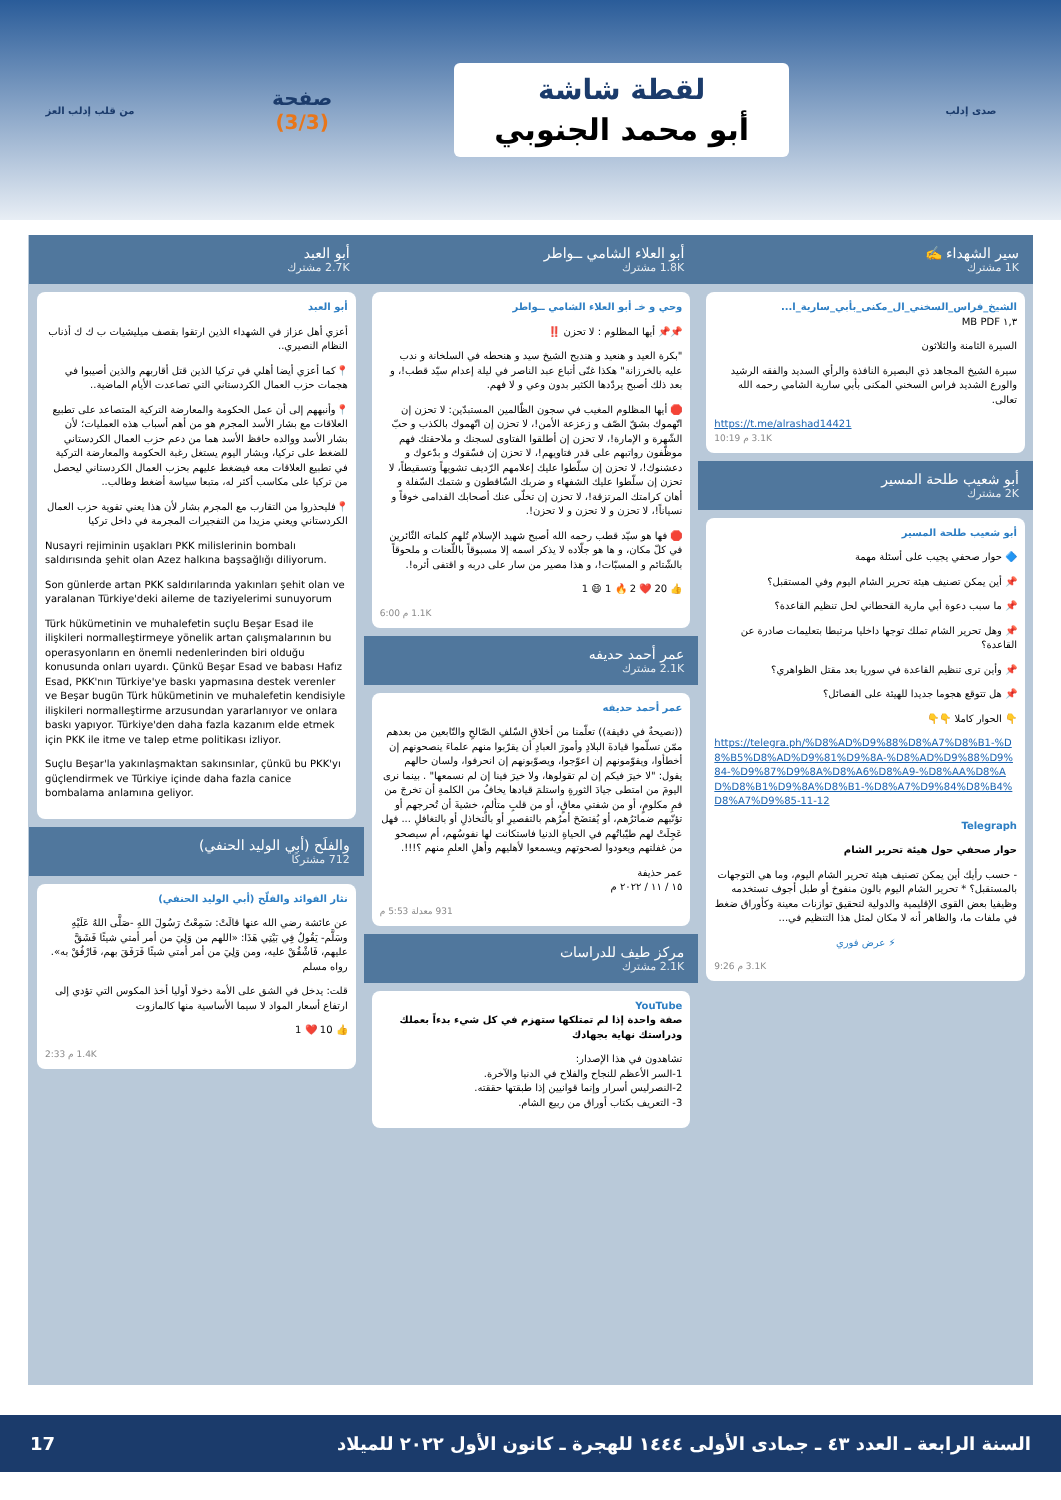صدى إدلب
لقطة شاشة
أبو محمد الجنوبي
صفحة
(3/3)
من قلب إدلب العز
سير الشهداء ✍️
1K مشترك
الشيخ_فراس_السخني_ال_مكنى_بأبي_سارية_ا...
١,٣ MB PDF
السيرة الثامنة والثلاثون
سيرة الشيخ المجاهد ذي البصيرة النافذة والرأي السديد والفقه الرشيد والورع الشديد فراس السخني المكنى بأبي سارية الشامي رحمه الله تعالى.
https://t.me/alrashad14421
3.1K م 10:19
أبو شعيب طلحة المسير
2K مشترك
أبو شعيب طلحة المسير
🔷 حوار صحفي يجيب على أسئلة مهمة
📌 أين يمكن تصنيف هيئة تحرير الشام اليوم وفي المستقبل؟
📌 ما سبب دعوة أبي مارية القحطاني لحل تنظيم القاعدة؟
📌 وهل تحرير الشام تملك توجها داخليا مرتبطا بتعليمات صادرة عن القاعدة؟
📌 وأين ترى تنظيم القاعدة في سوريا بعد مقتل الظواهري؟
📌 هل تتوقع هجوما جديدا للهيئة على الفصائل؟
👇 الحوار كاملا 👇👇
https://telegra.ph/%D8%AD%D9%88%D8%A7%D8%B1-%D8%B5%D8%AD%D9%81%D9%8A-%D8%AD%D9%88%D9%84-%D9%87%D9%8A%D8%A6%D8%A9-%D8%AA%D8%AD%D8%B1%D9%8A%D8%B1-%D8%A7%D9%84%D8%B4%D8%A7%D9%85-11-12
Telegraph
حوار صحفي حول هيئة تحرير الشام
- حسب رأيك أين يمكن تصنيف هيئة تحرير الشام اليوم، وما هي التوجهات بالمستقبل؟ * تحرير الشام اليوم بالون منفوخ أو طبل أجوف تستخدمه وظيفيا بعض القوى الإقليمية والدولية لتحقيق توازنات معينة وكأوراق ضغط في ملفات ما، والظاهر أنه لا مكان لمثل هذا التنظيم في...
⚡ عرض فوري
3.1K م 9:26
أبو العلاء الشامي ــواطر
1.8K مشترك
وحي و خـ أبو العلاء الشامي ــواطر
📌📌 أيها المظلوم : لا تحزن ‼️
"بكرة العيد و هنعيد و هندبح الشيخ سيد و هنحطه في السلخانة و ندب عليه بالخرزانة" هكذا غنّى أتباع عبد الناصر في ليلة إعدام سيّد قطب!، و بعد ذلك أصبح يردّدها الكثير بدون وعي و لا فهم.
🛑 أيها المظلوم المغيب في سجون الظّالمين المستبدّين: لا تحزن إن اتّهموك بشقّ الصّف و زعزعة الأمن!، لا تحزن إن اتّهموك بالكذب و حبّ الشّهرة و الإمارة!، لا تحزن إن أطلقوا الفتاوى لسجنك و ملاحقتك فهم موظّفون رواتبهم على قدر فتاويهم!، لا تحزن إن فسّقوك و بدّعوك و دعشنوك!، لا تحزن إن سلّطوا عليك إعلامهم الرّديف تشويهاً وتسقيطاً، لا تحزن إن سلّطوا عليك الشفهاء و ضربك السّاقطون و شتمك السّفلة و أهان كرامتك المرتزقة!، لا تحزن إن تخلّى عنك أصحابك القدامى خوفاً و نسياناً!، لا تحزن و لا تحزن و لا تحزن!.
🛑 فها هو سيّد قطب رحمه الله أصبح شهيد الإسلام تُلهم كلماته الثّائرين في كلّ مكان، و ها هو جلّاده لا يذكر اسمه إلا مسبوقاً باللّعنات و ملحوقاً بالشّتائم و المسبّات!، و هذا مصير من سار على دربه و اقتفى أثره!.
👍 20 ❤️ 2 🔥 1 😄 1
1.1K م 6:00
عمر أحمد حديفه
2.1K مشترك
عمر أحمد حديفه
((نصيحةٌ في دقيقة)) تعلّمنا من أخلاقِ السّلفِ الصّالحِ والتّابعين من بعدهم ممّن تسلّموا قيادةَ البلادِ وأمورَ العبادِ أن يقرّبوا منهم علماءَ ينصحونهم إن أخطأوا، ويقوّمونهم إن اعوّجوا، ويصوّبونهم إن انحرفوا، ولسان حالهم يقول: "لا خيرَ فيكم إن لم تقولوها، ولا خيرَ فينا إن لم نسمعها" . بينما نرى اليومَ من امتطى جيادَ الثورةِ واستلمَ قيادها يخافُ من الكلمةِ أن تخرجَ من فمِ مكلومٍ، أو من شفتي معاقٍ، أو من قلبِ متألمٍ، خشيةَ أن تُحرجهم أو تؤنّبهم ضمائرُهم، أو يُفتضَحَ أمرُهم بالتقصيرِ أو بالتخاذلِ أو بالتغافلِ ... فهل عَجِلَتْ لهم طيّباتُهم في الحياةِ الدنيا فاستكانت لها نفوسُهم، أم سيصحو من غفلتهم ويعودوا لصحوتهم ويسمعوا لأهليهم وأهلِ العلمِ منهم ؟!!!.
عمر حذيفة
١٥ / ١١ / ٢٠٢٢ م
931 معدلة 5:53 م
مركز طيف للدراسات
2.1K مشترك
YouTube
صفة واحدة إذا لم تمتلكها ستهزم في كل شيء بدءاً بعملك ودراستك نهاية بجهادك
تشاهدون في هذا الإصدار:
1-السر الأعظم للنجاح والفلاح في الدنيا والآخرة.
2-النصرليس أسرار وإنما قوانيين إذا طبقتها حققته.
3- التعريف بكتاب أوراق من ربيع الشام.
أبو العبد
2.7K مشترك
أبو العبد
أعزي أهل عزاز في الشهداء الذين ارتقوا بقصف ميليشيات ب ك ك أذناب النظام النصيري..
📍كما أعزي أيضا أهلي في تركيا الذين قتل أقاربهم والذين أصيبوا في هجمات حزب العمال الكردستاني التي تصاعدت الأيام الماضية..
📍وأنبههم إلى أن عمل الحكومة والمعارضة التركية المتصاعد على تطبيع العلاقات مع بشار الأسد المجرم هو من أهم أسباب هذه العمليات؛ لأن بشار الأسد ووالده حافظ الأسد هما من دعم حزب العمال الكردستاني للضغط على تركيا، وبشار اليوم يستغل رغبة الحكومة والمعارضة التركية في تطبيع العلاقات معه فيضغط عليهم بحزب العمال الكردستاني ليحصل من تركيا على مكاسب أكثر له، متبعا سياسة أضغط وطالب..
📍فليحذروا من التقارب مع المجرم بشار لأن هذا يعني تقوية حزب العمال الكردستاني ويعني مزيدا من التفجيرات المجرمة في داخل تركيا
Nusayri rejiminin uşakları PKK milislerinin bombalı saldırısında şehit olan Azez halkına başsağlığı diliyorum.
Son günlerde artan PKK saldırılarında yakınları şehit olan ve yaralanan Türkiye'deki aileme de taziyelerimi sunuyorum
Türk hükümetinin ve muhalefetin suçlu Beşar Esad ile ilişkileri normalleştirmeye yönelik artan çalışmalarının bu operasyonların en önemli nedenlerinden biri olduğu konusunda onları uyardı. Çünkü Beşar Esad ve babası Hafız Esad, PKK'nın Türkiye'ye baskı yapmasına destek verenler ve Beşar bugün Türk hükümetinin ve muhalefetin kendisiyle ilişkileri normalleştirme arzusundan yararlanıyor ve onlara baskı yapıyor. Türkiye'den daha fazla kazanım elde etmek için PKK ile itme ve talep etme politikası izliyor.
Suçlu Beşar'la yakınlaşmaktan sakınsınlar, çünkü bu PKK'yı güçlendirmek ve Türkiye içinde daha fazla canice bombalama anlamına geliyor.
والفلَح (أبي الوليد الحنفي)
712 مشتركًا
نثار الفوائد والفلّح (أبي الوليد الحنفي)
عن عائشة رضي الله عنها قالَتْ: سَمِعْتُ رَسُولَ اللهِ -صَلَّى اللهُ عَلَيْهِ وسَلَّم- يَقُولُ فِي بَيْتِي هَذَا: «اللهم من وَلِيَ من أمر أمتي شيئًا فَشَقَّ عليهم، فَاشْقُقْ عليه، ومن وَلِيَ من أمر أمتي شيئًا فَرَفَقَ بهم، فَارْفُقْ به». رواه مسلم
قلت: يدخل في الشق على الأمة دخولا أوليا أخذ المكوس التي تؤدي إلى ارتفاع أسعار المواد لا سيما الأساسية منها كالمازوت
👍 10 ❤️ 1
1.4K م 2:33
السنة الرابعة ـ العدد ٤٣ ـ جمادى الأولى ١٤٤٤ للهجرة ـ كانون الأول ٢٠٢٢ للميلاد 17